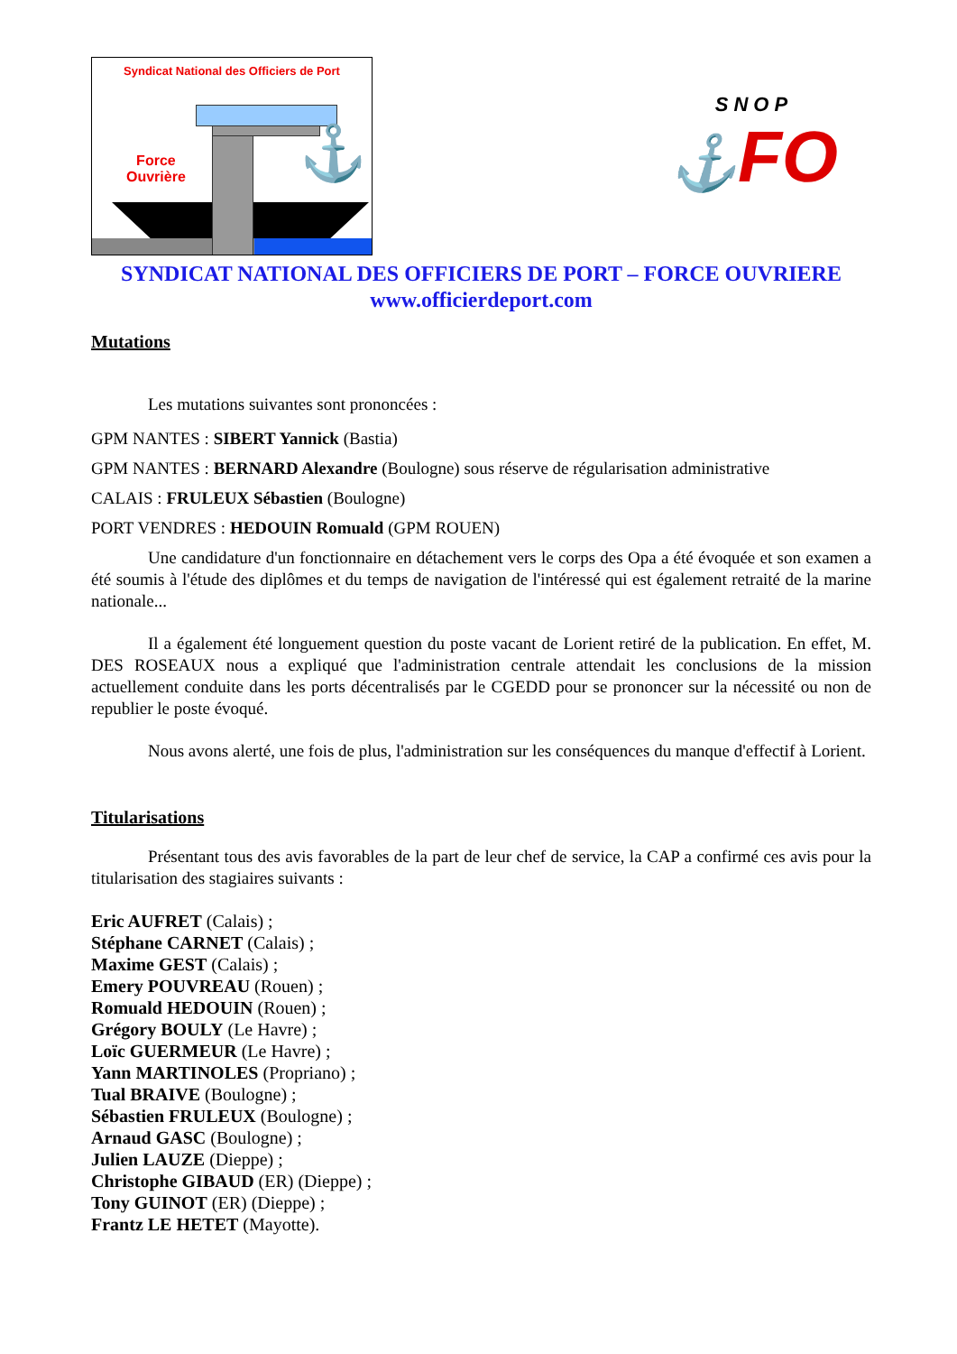Syndicat National des Officiers de Port
Force
Ouvrière
⚓
SNOP
⚓FO
SYNDICAT NATIONAL DES OFFICIERS DE PORT – FORCE OUVRIERE
www.officierdeport.com
Mutations
Les mutations suivantes sont prononcées :
GPM NANTES : SIBERT Yannick (Bastia)
GPM NANTES : BERNARD Alexandre (Boulogne) sous réserve de régularisation administrative
CALAIS : FRULEUX Sébastien (Boulogne)
PORT VENDRES : HEDOUIN Romuald (GPM ROUEN)
Une candidature d'un fonctionnaire en détachement vers le corps des Opa a été évoquée et son examen a été soumis à l'étude des diplômes et du temps de navigation de l'intéressé qui est également retraité de la marine nationale...
Il a également été longuement question du poste vacant de Lorient retiré de la publication. En effet, M. DES ROSEAUX nous a expliqué que l'administration centrale attendait les conclusions de la mission actuellement conduite dans les ports décentralisés par le CGEDD pour se prononcer sur la nécessité ou non de republier le poste évoqué.
Nous avons alerté, une fois de plus, l'administration sur les conséquences du manque d'effectif à Lorient.
Titularisations
Présentant tous des avis favorables de la part de leur chef de service, la CAP a confirmé ces avis pour la titularisation des stagiaires suivants :
Eric AUFRET (Calais) ;
Stéphane CARNET (Calais) ;
Maxime GEST (Calais) ;
Emery POUVREAU (Rouen) ;
Romuald HEDOUIN (Rouen) ;
Grégory BOULY (Le Havre) ;
Loïc GUERMEUR (Le Havre) ;
Yann MARTINOLES (Propriano) ;
Tual BRAIVE (Boulogne) ;
Sébastien FRULEUX (Boulogne) ;
Arnaud GASC (Boulogne) ;
Julien LAUZE (Dieppe) ;
Christophe GIBAUD (ER) (Dieppe) ;
Tony GUINOT (ER) (Dieppe) ;
Frantz LE HETET (Mayotte).